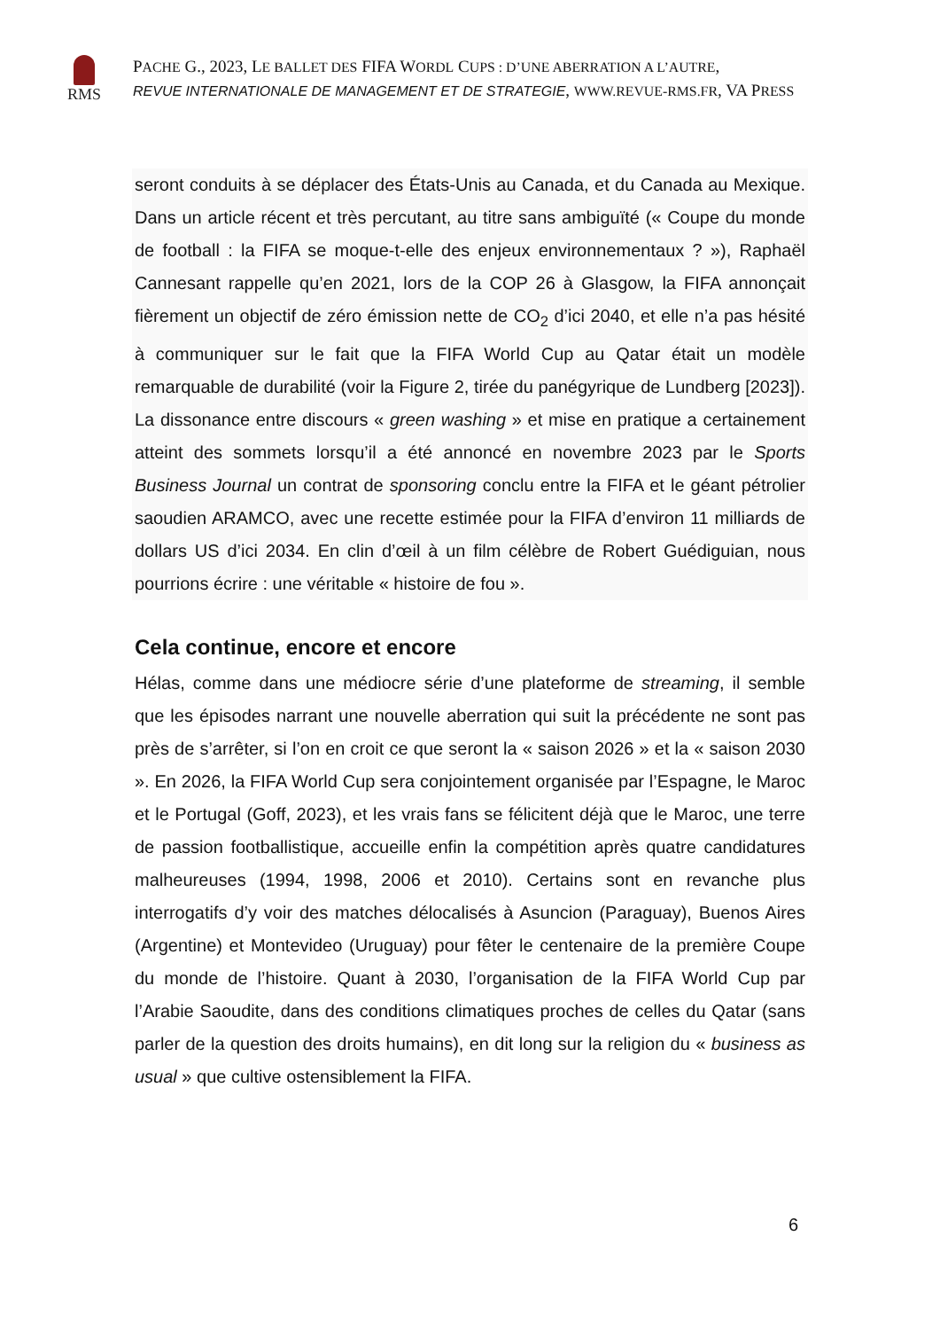RMS
PACHE G., 2023, LE BALLET DES FIFA WORDL CUPS : D’UNE ABERRATION A L’AUTRE,
REVUE INTERNATIONALE DE MANAGEMENT ET DE STRATEGIE, WWW.REVUE-RMS.FR, VA PRESS
seront conduits à se déplacer des États-Unis au Canada, et du Canada au Mexique. Dans un article récent et très percutant, au titre sans ambiguïté (« Coupe du monde de football : la FIFA se moque-t-elle des enjeux environnementaux ? »), Raphaël Cannesant rappelle qu’en 2021, lors de la COP 26 à Glasgow, la FIFA annonçait fièrement un objectif de zéro émission nette de CO<sub>2</sub> d’ici 2040, et elle n’a pas hésité à communiquer sur le fait que la FIFA World Cup au Qatar était un modèle remarquable de durabilité (voir la Figure 2, tirée du panégyrique de Lundberg [2023]). La dissonance entre discours « green washing » et mise en pratique a certainement atteint des sommets lorsqu’il a été annoncé en novembre 2023 par le Sports Business Journal un contrat de sponsoring conclu entre la FIFA et le géant pétrolier saoudien ARAMCO, avec une recette estimée pour la FIFA d’environ 11 milliards de dollars US d’ici 2034. En clin d’œil à un film célèbre de Robert Guédiguian, nous pourrions écrire : une véritable « histoire de fou ».
Cela continue, encore et encore
Hélas, comme dans une médiocre série d’une plateforme de streaming, il semble que les épisodes narrant une nouvelle aberration qui suit la précédente ne sont pas près de s’arrêter, si l’on en croit ce que seront la « saison 2026 » et la « saison 2030 ». En 2026, la FIFA World Cup sera conjointement organisée par l’Espagne, le Maroc et le Portugal (Goff, 2023), et les vrais fans se félicitent déjà que le Maroc, une terre de passion footballistique, accueille enfin la compétition après quatre candidatures malheureuses (1994, 1998, 2006 et 2010). Certains sont en revanche plus interrogatifs d’y voir des matches délocalisés à Asuncion (Paraguay), Buenos Aires (Argentine) et Montevideo (Uruguay) pour fêter le centenaire de la première Coupe du monde de l’histoire. Quant à 2030, l’organisation de la FIFA World Cup par l’Arabie Saoudite, dans des conditions climatiques proches de celles du Qatar (sans parler de la question des droits humains), en dit long sur la religion du « business as usual » que cultive ostensiblement la FIFA.
6